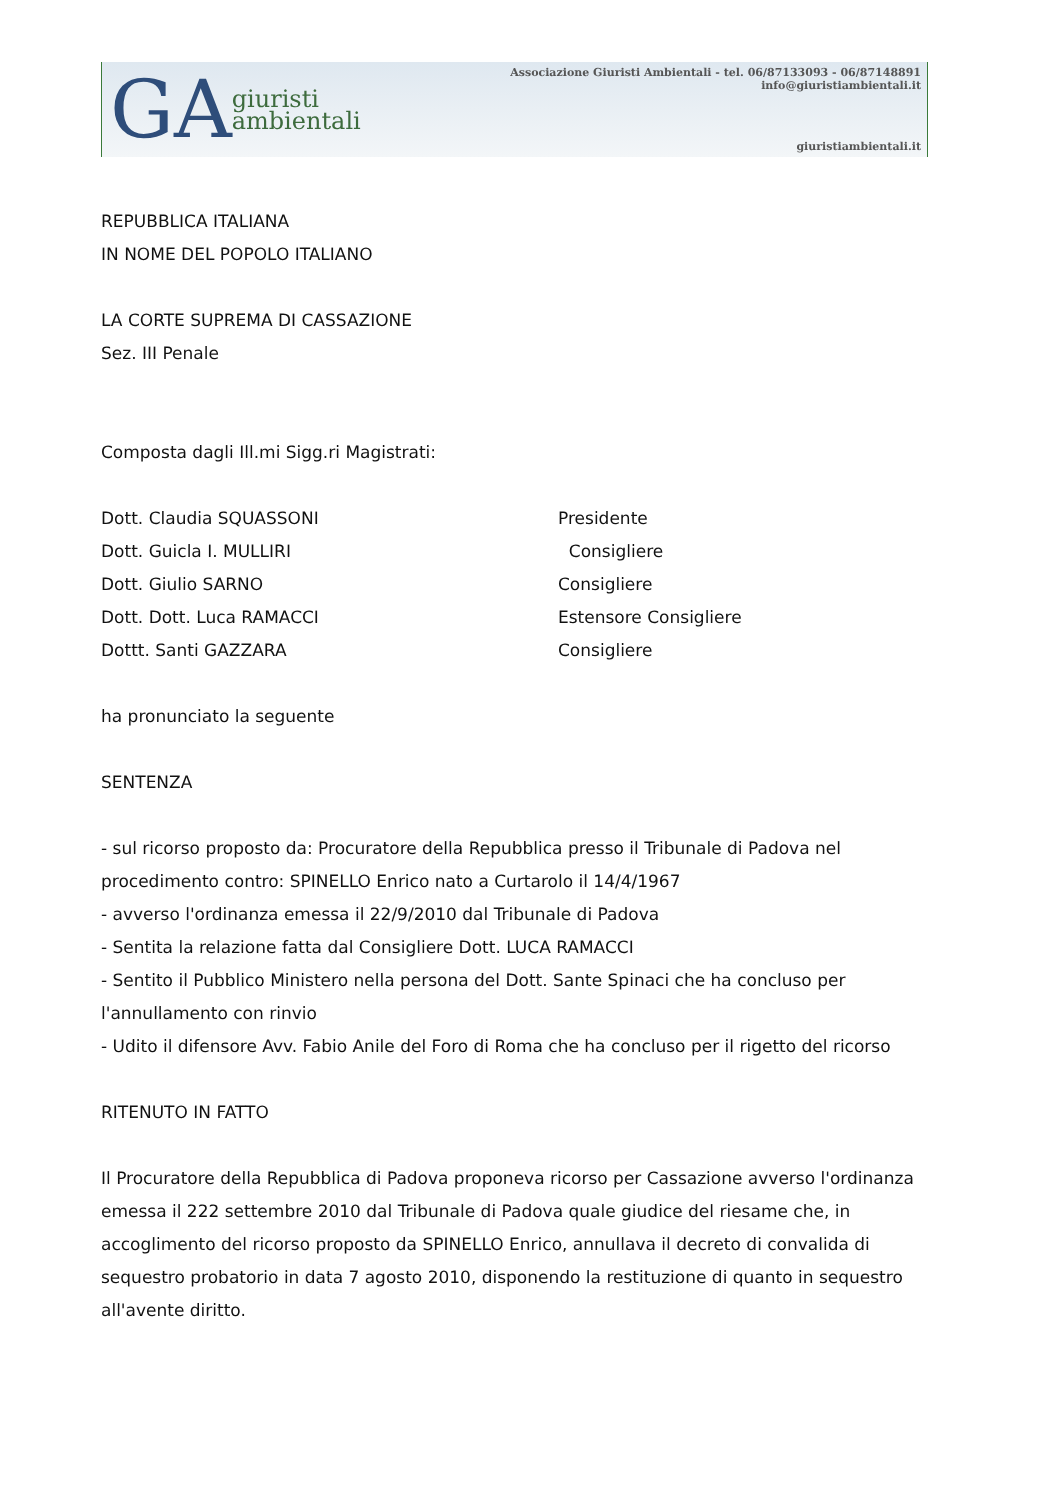GA
giuristi
ambientali
Associazione Giuristi Ambientali - tel. 06/87133093 - 06/87148891
info@giuristiambientali.it
giuristiambientali.it
REPUBBLICA ITALIANA
IN NOME DEL POPOLO ITALIANO
LA CORTE SUPREMA DI CASSAZIONE
Sez. III Penale
Composta dagli Ill.mi Sigg.ri Magistrati:
Dott. Claudia SQUASSONI Presidente
Dott. Guicla I. MULLIRI Consigliere
Dott. Giulio SARNO Consigliere
Dott. Dott. Luca RAMACCI Estensore Consigliere
Dottt. Santi GAZZARA Consigliere
ha pronunciato la seguente
SENTENZA
- sul ricorso proposto da: Procuratore della Repubblica presso il Tribunale di Padova nel procedimento contro: SPINELLO Enrico nato a Curtarolo il 14/4/1967
- avverso l'ordinanza emessa il 22/9/2010 dal Tribunale di Padova
- Sentita la relazione fatta dal Consigliere Dott. LUCA RAMACCI
- Sentito il Pubblico Ministero nella persona del Dott. Sante Spinaci che ha concluso per l'annullamento con rinvio
- Udito il difensore Avv. Fabio Anile del Foro di Roma che ha concluso per il rigetto del ricorso
RITENUTO IN FATTO
Il Procuratore della Repubblica di Padova proponeva ricorso per Cassazione avverso l'ordinanza emessa il 222 settembre 2010 dal Tribunale di Padova quale giudice del riesame che, in accoglimento del ricorso proposto da SPINELLO Enrico, annullava il decreto di convalida di sequestro probatorio in data 7 agosto 2010, disponendo la restituzione di quanto in sequestro all'avente diritto.